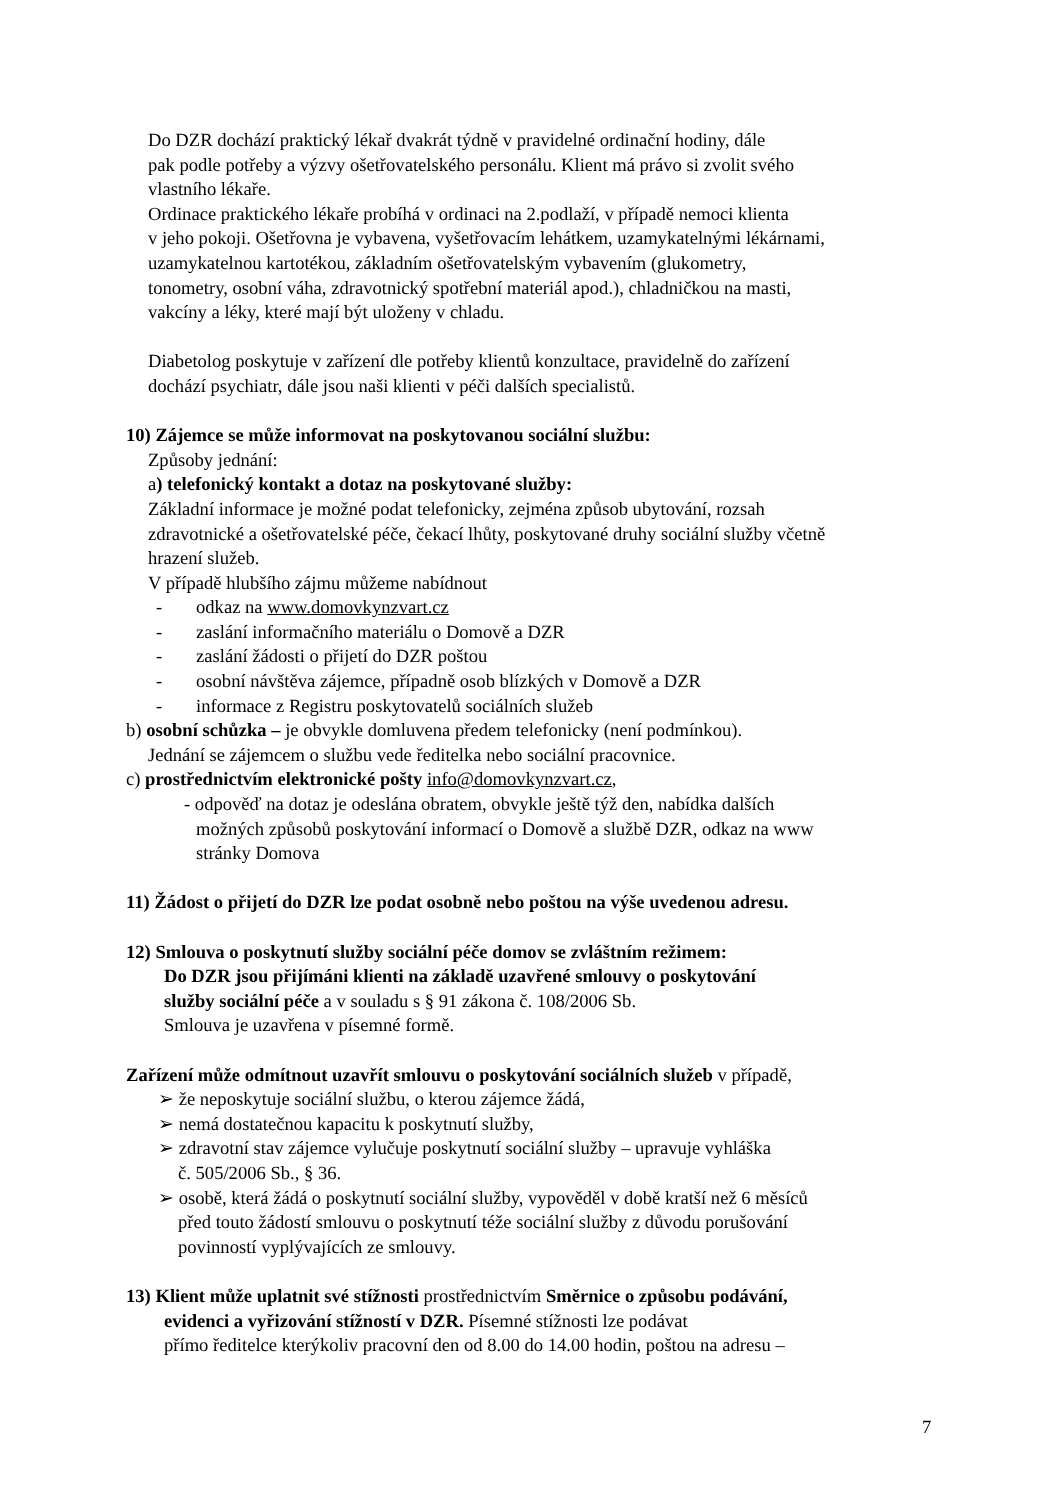Do DZR dochází praktický lékař dvakrát týdně v pravidelné ordinační hodiny, dále
pak podle potřeby a výzvy ošetřovatelského personálu. Klient má právo si zvolit svého
vlastního lékaře.
Ordinace praktického lékaře probíhá v ordinaci na 2.podlaží, v případě nemoci klienta
v jeho pokoji. Ošetřovna je vybavena, vyšetřovacím lehátkem, uzamykatelnými lékárnami,
uzamykatelnou kartotékou, základním ošetřovatelským vybavením (glukometry,
tonometry, osobní váha, zdravotnický spotřební materiál apod.), chladničkou na masti,
vakcíny a léky, které mají být uloženy v chladu.
Diabetolog poskytuje v zařízení dle potřeby klientů konzultace, pravidelně do zařízení
dochází psychiatr, dále jsou naši klienti v péči dalších specialistů.
10) Zájemce se může informovat na poskytovanou sociální službu:
Způsoby jednání:
a) telefonický kontakt a dotaz na poskytované služby:
Základní informace je možné podat telefonicky, zejména způsob ubytování, rozsah
zdravotnické a ošetřovatelské péče, čekací lhůty, poskytované druhy sociální služby včetně
hrazení služeb.
V případě hlubšího zájmu můžeme nabídnout
- odkaz na www.domovkynzvart.cz
- zaslání informačního materiálu o Domově a DZR
- zaslání žádosti o přijetí do DZR poštou
- osobní návštěva zájemce, případně osob blízkých v Domově a DZR
- informace z Registru poskytovatelů sociálních služeb
b) osobní schůzka – je obvykle domluvena předem telefonicky (není podmínkou).
Jednání se zájemcem o službu vede ředitelka nebo sociální pracovnice.
c) prostřednictvím elektronické pošty info@domovkynzvart.cz,
- odpověď na dotaz je odeslána obratem, obvykle ještě týž den, nabídka dalších
možných způsobů poskytování informací o Domově a službě DZR, odkaz na www
stránky Domova
11) Žádost o přijetí do DZR lze podat osobně nebo poštou na výše uvedenou adresu.
12) Smlouva o poskytnutí služby sociální péče domov se zvláštním režimem:
Do DZR jsou přijímáni klienti na základě uzavřené smlouvy o poskytování
služby sociální péče a v souladu s § 91 zákona č. 108/2006 Sb.
Smlouva je uzavřena v písemné formě.
Zařízení může odmítnout uzavřít smlouvu o poskytování sociálních služeb v případě,
➢ že neposkytuje sociální službu, o kterou zájemce žádá,
➢ nemá dostatečnou kapacitu k poskytnutí služby,
➢ zdravotní stav zájemce vylučuje poskytnutí sociální služby – upravuje vyhláška
č. 505/2006 Sb., § 36.
➢ osobě, která žádá o poskytnutí sociální služby, vypověděl v době kratší než 6 měsíců
před touto žádostí smlouvu o poskytnutí téže sociální služby z důvodu porušování
povinností vyplývajících ze smlouvy.
13) Klient může uplatnit své stížnosti prostřednictvím Směrnice o způsobu podávání,
evidenci a vyřizování stížností v DZR. Písemné stížnosti lze podávat
přímo ředitelce kterýkoliv pracovní den od 8.00 do 14.00 hodin, poštou na adresu –
7